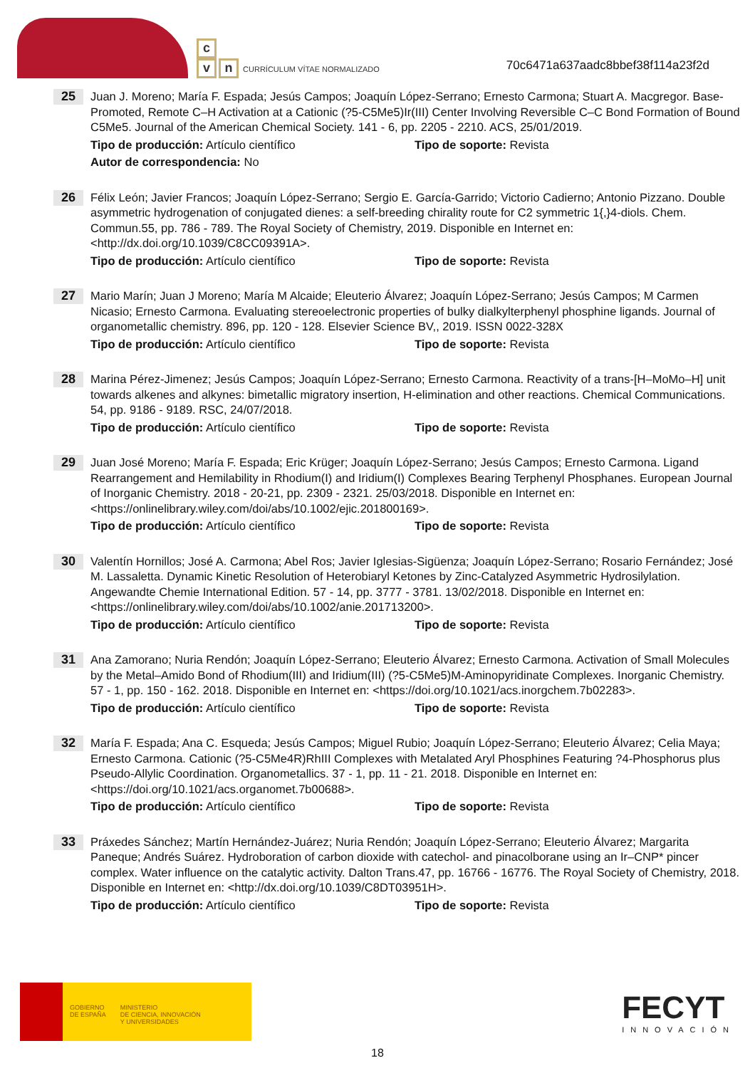c
vn CURRÍCULUM VÍTAE NORMALIZADO
70c6471a637aadc8bbef38f114a23f2d
25
Juan J. Moreno; María F. Espada; Jesús Campos; Joaquín López-Serrano; Ernesto Carmona; Stuart A. Macgregor. Base-Promoted, Remote C–H Activation at a Cationic (?5-C5Me5)Ir(III) Center Involving Reversible C–C Bond Formation of Bound C5Me5. Journal of the American Chemical Society. 141 - 6, pp. 2205 - 2210. ACS, 25/01/2019.
Tipo de producción: Artículo científico Tipo de soporte: Revista
Autor de correspondencia: No
26
Félix León; Javier Francos; Joaquín López-Serrano; Sergio E. García-Garrido; Victorio Cadierno; Antonio Pizzano. Double asymmetric hydrogenation of conjugated dienes: a self-breeding chirality route for C2 symmetric 1{,}4-diols. Chem. Commun.55, pp. 786 - 789. The Royal Society of Chemistry, 2019. Disponible en Internet en: <http://dx.doi.org/10.1039/C8CC09391A>.
Tipo de producción: Artículo científico Tipo de soporte: Revista
27
Mario Marín; Juan J Moreno; María M Alcaide; Eleuterio Álvarez; Joaquín López-Serrano; Jesús Campos; M Carmen Nicasio; Ernesto Carmona. Evaluating stereoelectronic properties of bulky dialkylterphenyl phosphine ligands. Journal of organometallic chemistry. 896, pp. 120 - 128. Elsevier Science BV,, 2019. ISSN 0022-328X
Tipo de producción: Artículo científico Tipo de soporte: Revista
28
Marina Pérez-Jimenez; Jesús Campos; Joaquín López-Serrano; Ernesto Carmona. Reactivity of a trans-[H–MoMo–H] unit towards alkenes and alkynes: bimetallic migratory insertion, H-elimination and other reactions. Chemical Communications. 54, pp. 9186 - 9189. RSC, 24/07/2018.
Tipo de producción: Artículo científico Tipo de soporte: Revista
29
Juan José Moreno; María F. Espada; Eric Krüger; Joaquín López-Serrano; Jesús Campos; Ernesto Carmona. Ligand Rearrangement and Hemilability in Rhodium(I) and Iridium(I) Complexes Bearing Terphenyl Phosphanes. European Journal of Inorganic Chemistry. 2018 - 20-21, pp. 2309 - 2321. 25/03/2018. Disponible en Internet en: <https://onlinelibrary.wiley.com/doi/abs/10.1002/ejic.201800169>.
Tipo de producción: Artículo científico Tipo de soporte: Revista
30
Valentín Hornillos; José A. Carmona; Abel Ros; Javier Iglesias-Sigüenza; Joaquín López-Serrano; Rosario Fernández; José M. Lassaletta. Dynamic Kinetic Resolution of Heterobiaryl Ketones by Zinc-Catalyzed Asymmetric Hydrosilylation. Angewandte Chemie International Edition. 57 - 14, pp. 3777 - 3781. 13/02/2018. Disponible en Internet en: <https://onlinelibrary.wiley.com/doi/abs/10.1002/anie.201713200>.
Tipo de producción: Artículo científico Tipo de soporte: Revista
31
Ana Zamorano; Nuria Rendón; Joaquín López-Serrano; Eleuterio Álvarez; Ernesto Carmona. Activation of Small Molecules by the Metal–Amido Bond of Rhodium(III) and Iridium(III) (?5-C5Me5)M-Aminopyridinate Complexes. Inorganic Chemistry. 57 - 1, pp. 150 - 162. 2018. Disponible en Internet en: <https://doi.org/10.1021/acs.inorgchem.7b02283>.
Tipo de producción: Artículo científico Tipo de soporte: Revista
32
María F. Espada; Ana C. Esqueda; Jesús Campos; Miguel Rubio; Joaquín López-Serrano; Eleuterio Álvarez; Celia Maya; Ernesto Carmona. Cationic (?5-C5Me4R)RhIII Complexes with Metalated Aryl Phosphines Featuring ?4-Phosphorus plus Pseudo-Allylic Coordination. Organometallics. 37 - 1, pp. 11 - 21. 2018. Disponible en Internet en: <https://doi.org/10.1021/acs.organomet.7b00688>.
Tipo de producción: Artículo científico Tipo de soporte: Revista
33
Práxedes Sánchez; Martín Hernández-Juárez; Nuria Rendón; Joaquín López-Serrano; Eleuterio Álvarez; Margarita Paneque; Andrés Suárez. Hydroboration of carbon dioxide with catechol- and pinacolborane using an Ir–CNP* pincer complex. Water influence on the catalytic activity. Dalton Trans.47, pp. 16766 - 16776. The Royal Society of Chemistry, 2018. Disponible en Internet en: <http://dx.doi.org/10.1039/C8DT03951H>.
Tipo de producción: Artículo científico Tipo de soporte: Revista
GOBIERNO
DE ESPAÑA
MINISTERIO
DE CIENCIA, INNOVACIÓN
Y UNIVERSIDADES
FECYT
INNOVACIÓN
18